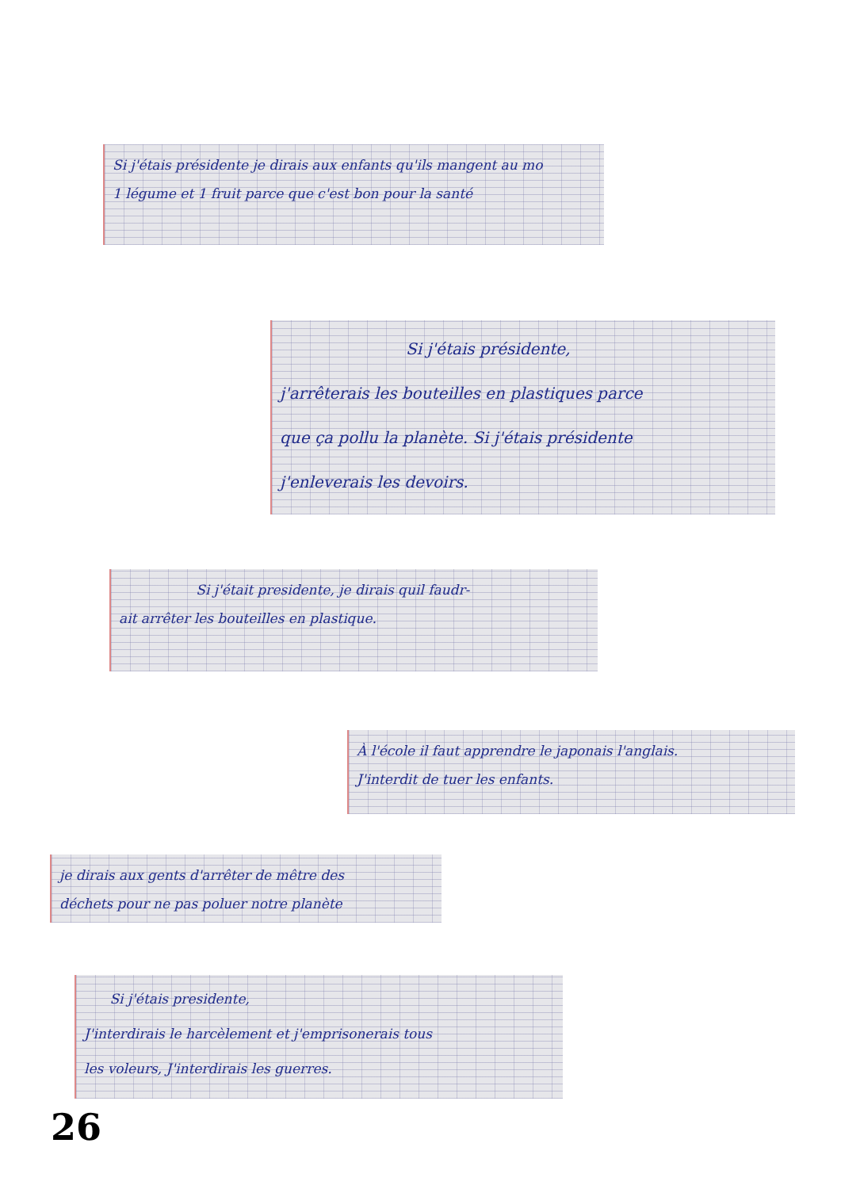Si j'étais présidente je dirais aux enfants qu'ils mangent au mo
1 légume et 1 fruit parce que c'est bon pour la santé
Si j'étais présidente,
j'arrêterais les bouteilles en plastiques parce
que ça pollu la planète. Si j'étais présidente
j'enleverais les devoirs.
Si j'était presidente, je dirais quil faudr-
ait arrêter les bouteilles en plastique.
À l'école il faut apprendre le japonais l'anglais.
J'interdit de tuer les enfants.
je dirais aux gents d'arrêter de mêtre des
déchets pour ne pas poluer notre planète
Si j'étais presidente,
J'interdirais le harcèlement et j'emprisonerais tous
les voleurs, J'interdirais les guerres.
26